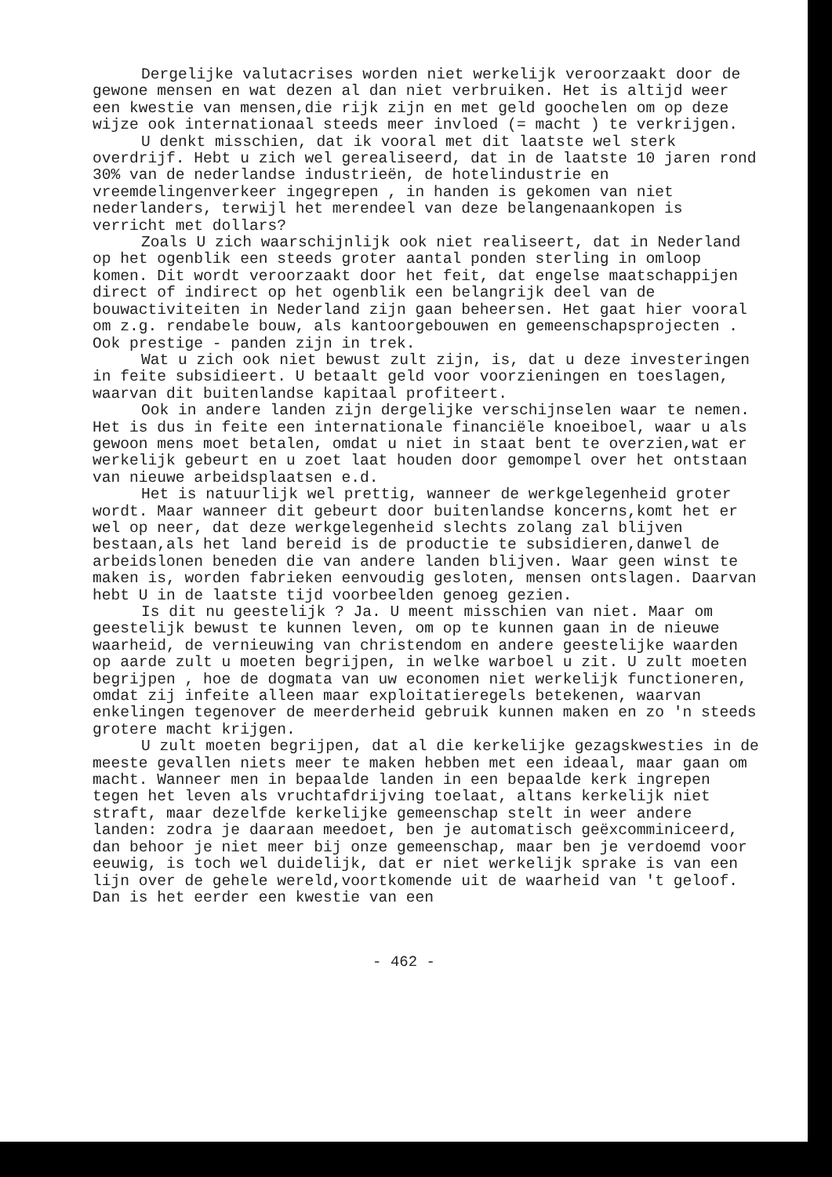Dergelijke valutacrises worden niet werkelijk veroorzaakt door de gewone mensen en wat dezen al dan niet verbruiken. Het is altijd weer een kwestie van mensen,die rijk zijn en met geld goochelen om op deze wijze ook internationaal steeds meer invloed (= macht ) te verkrijgen.
U denkt misschien, dat ik vooral met dit laatste wel sterk overdrijf. Hebt u zich wel gerealiseerd, dat in de laatste 10 jaren rond 30% van de nederlandse industrieën, de hotelindustrie en vreemdelingenverkeer ingegrepen , in handen is gekomen van niet nederlanders, terwijl het merendeel van deze belangenaankopen is verricht met dollars?
Zoals U zich waarschijnlijk ook niet realiseert, dat in Nederland op het ogenblik een steeds groter aantal ponden sterling in omloop komen. Dit wordt veroorzaakt door het feit, dat engelse maatschappijen direct of indirect op het ogenblik een belangrijk deel van de bouwactiviteiten in Nederland zijn gaan beheersen. Het gaat hier vooral om z.g. rendabele bouw, als kantoorgebouwen en gemeenschapsprojecten . Ook prestige - panden zijn in trek.
Wat u zich ook niet bewust zult zijn, is, dat u deze investeringen in feite subsidieert. U betaalt geld voor voorzieningen en toeslagen, waarvan dit buitenlandse kapitaal profiteert.
Ook in andere landen zijn dergelijke verschijnselen waar te nemen. Het is dus in feite een internationale financiële knoeiboel, waar u als gewoon mens moet betalen, omdat u niet in staat bent te overzien,wat er werkelijk gebeurt en u zoet laat houden door gemompel over het ontstaan van nieuwe arbeidsplaatsen e.d.
Het is natuurlijk wel prettig, wanneer de werkgelegenheid groter wordt. Maar wanneer dit gebeurt door buitenlandse koncerns,komt het er wel op neer, dat deze werkgelegenheid slechts zolang zal blijven bestaan,als het land bereid is de productie te subsidieren,danwel de arbeidslonen beneden die van andere landen blijven. Waar geen winst te maken is, worden fabrieken eenvoudig gesloten, mensen ontslagen. Daarvan hebt U in de laatste tijd voorbeelden genoeg gezien.
Is dit nu geestelijk ? Ja. U meent misschien van niet. Maar om geestelijk bewust te kunnen leven, om op te kunnen gaan in de nieuwe waarheid, de vernieuwing van christendom en andere geestelijke waarden op aarde zult u moeten begrijpen, in welke warboel u zit. U zult moeten begrijpen , hoe de dogmata van uw economen niet werkelijk functioneren, omdat zij infeite alleen maar exploitatieregels betekenen, waarvan enkelingen tegenover de meerderheid gebruik kunnen maken en zo 'n steeds grotere macht krijgen.
U zult moeten begrijpen, dat al die kerkelijke gezagskwesties in de meeste gevallen niets meer te maken hebben met een ideaal, maar gaan om macht. Wanneer men in bepaalde landen in een bepaalde kerk ingrepen tegen het leven als vruchtafdrijving toelaat, altans kerkelijk niet straft, maar dezelfde kerkelijke gemeenschap stelt in weer andere landen: zodra je daaraan meedoet, ben je automatisch geëxcomminiceerd, dan behoor je niet meer bij onze gemeenschap, maar ben je verdoemd voor eeuwig, is toch wel duidelijk, dat er niet werkelijk sprake is van een lijn over de gehele wereld,voortkomende uit de waarheid van 't geloof. Dan is het eerder een kwestie van een
- 462 -